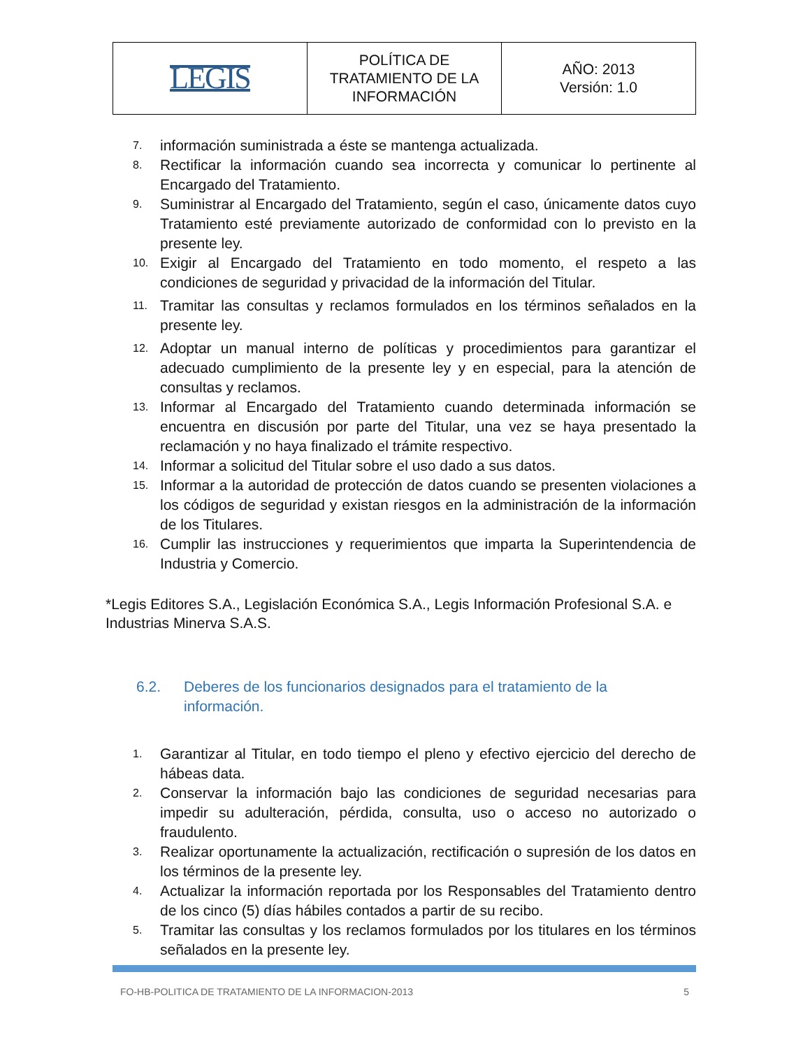| LEGIS | POLÍTICA DE TRATAMIENTO DE LA INFORMACIÓN | AÑO: 2013 Versión: 1.0 |
7. información suministrada a éste se mantenga actualizada.
8. Rectificar la información cuando sea incorrecta y comunicar lo pertinente al Encargado del Tratamiento.
9. Suministrar al Encargado del Tratamiento, según el caso, únicamente datos cuyo Tratamiento esté previamente autorizado de conformidad con lo previsto en la presente ley.
10. Exigir al Encargado del Tratamiento en todo momento, el respeto a las condiciones de seguridad y privacidad de la información del Titular.
11. Tramitar las consultas y reclamos formulados en los términos señalados en la presente ley.
12. Adoptar un manual interno de políticas y procedimientos para garantizar el adecuado cumplimiento de la presente ley y en especial, para la atención de consultas y reclamos.
13. Informar al Encargado del Tratamiento cuando determinada información se encuentra en discusión por parte del Titular, una vez se haya presentado la reclamación y no haya finalizado el trámite respectivo.
14. Informar a solicitud del Titular sobre el uso dado a sus datos.
15. Informar a la autoridad de protección de datos cuando se presenten violaciones a los códigos de seguridad y existan riesgos en la administración de la información de los Titulares.
16. Cumplir las instrucciones y requerimientos que imparta la Superintendencia de Industria y Comercio.
*Legis Editores S.A., Legislación Económica S.A., Legis Información Profesional S.A. e Industrias Minerva S.A.S.
6.2. Deberes de los funcionarios designados para el tratamiento de la
información.
1. Garantizar al Titular, en todo tiempo el pleno y efectivo ejercicio del derecho de hábeas data.
2. Conservar la información bajo las condiciones de seguridad necesarias para impedir su adulteración, pérdida, consulta, uso o acceso no autorizado o fraudulento.
3. Realizar oportunamente la actualización, rectificación o supresión de los datos en los términos de la presente ley.
4. Actualizar la información reportada por los Responsables del Tratamiento dentro de los cinco (5) días hábiles contados a partir de su recibo.
5. Tramitar las consultas y los reclamos formulados por los titulares en los términos señalados en la presente ley.
FO-HB-POLITICA DE TRATAMIENTO DE LA INFORMACION-2013 5